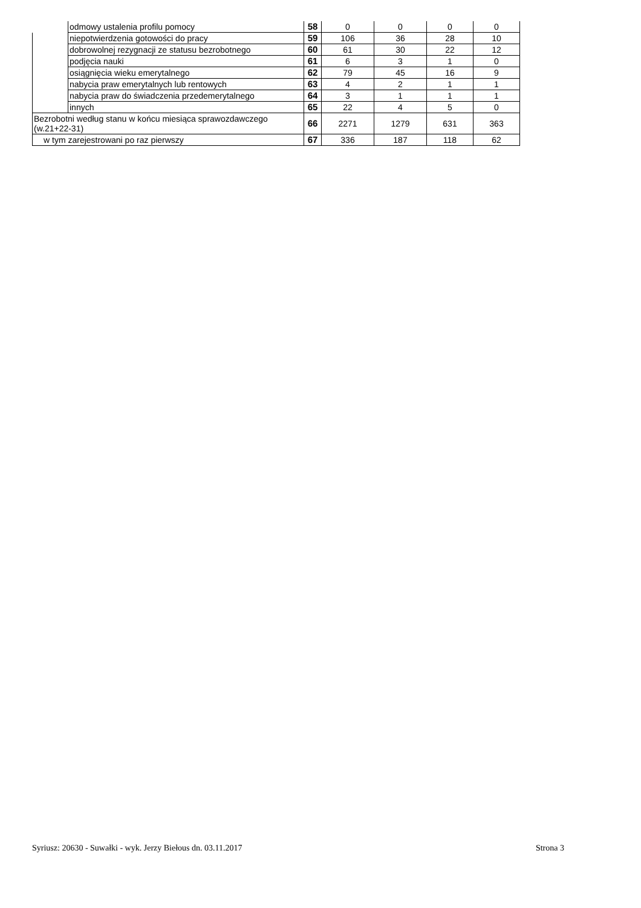| | odmowy ustalenia profilu pomocy | 58 | 0 | 0 | 0 | 0 |
| | niepotwierdzenia gotowości do pracy | 59 | 106 | 36 | 28 | 10 |
| | dobrowolnej rezygnacji ze statusu bezrobotnego | 60 | 61 | 30 | 22 | 12 |
| | podjęcia nauki | 61 | 6 | 3 | 1 | 0 |
| | osiągnięcia wieku emerytalnego | 62 | 79 | 45 | 16 | 9 |
| | nabycia praw emerytalnych lub rentowych | 63 | 4 | 2 | 1 | 1 |
| | nabycia praw do świadczenia przedemerytalnego | 64 | 3 | 1 | 1 | 1 |
| | innych | 65 | 22 | 4 | 5 | 0 |
| Bezrobotni według stanu w końcu miesiąca sprawozdawczego (w.21+22-31) | | 66 | 2271 | 1279 | 631 | 363 |
| w tym zarejestrowani po raz pierwszy | | 67 | 336 | 187 | 118 | 62 |
Syriusz: 20630 - Suwałki - wyk. Jerzy Biełous dn. 03.11.2017 Strona 3